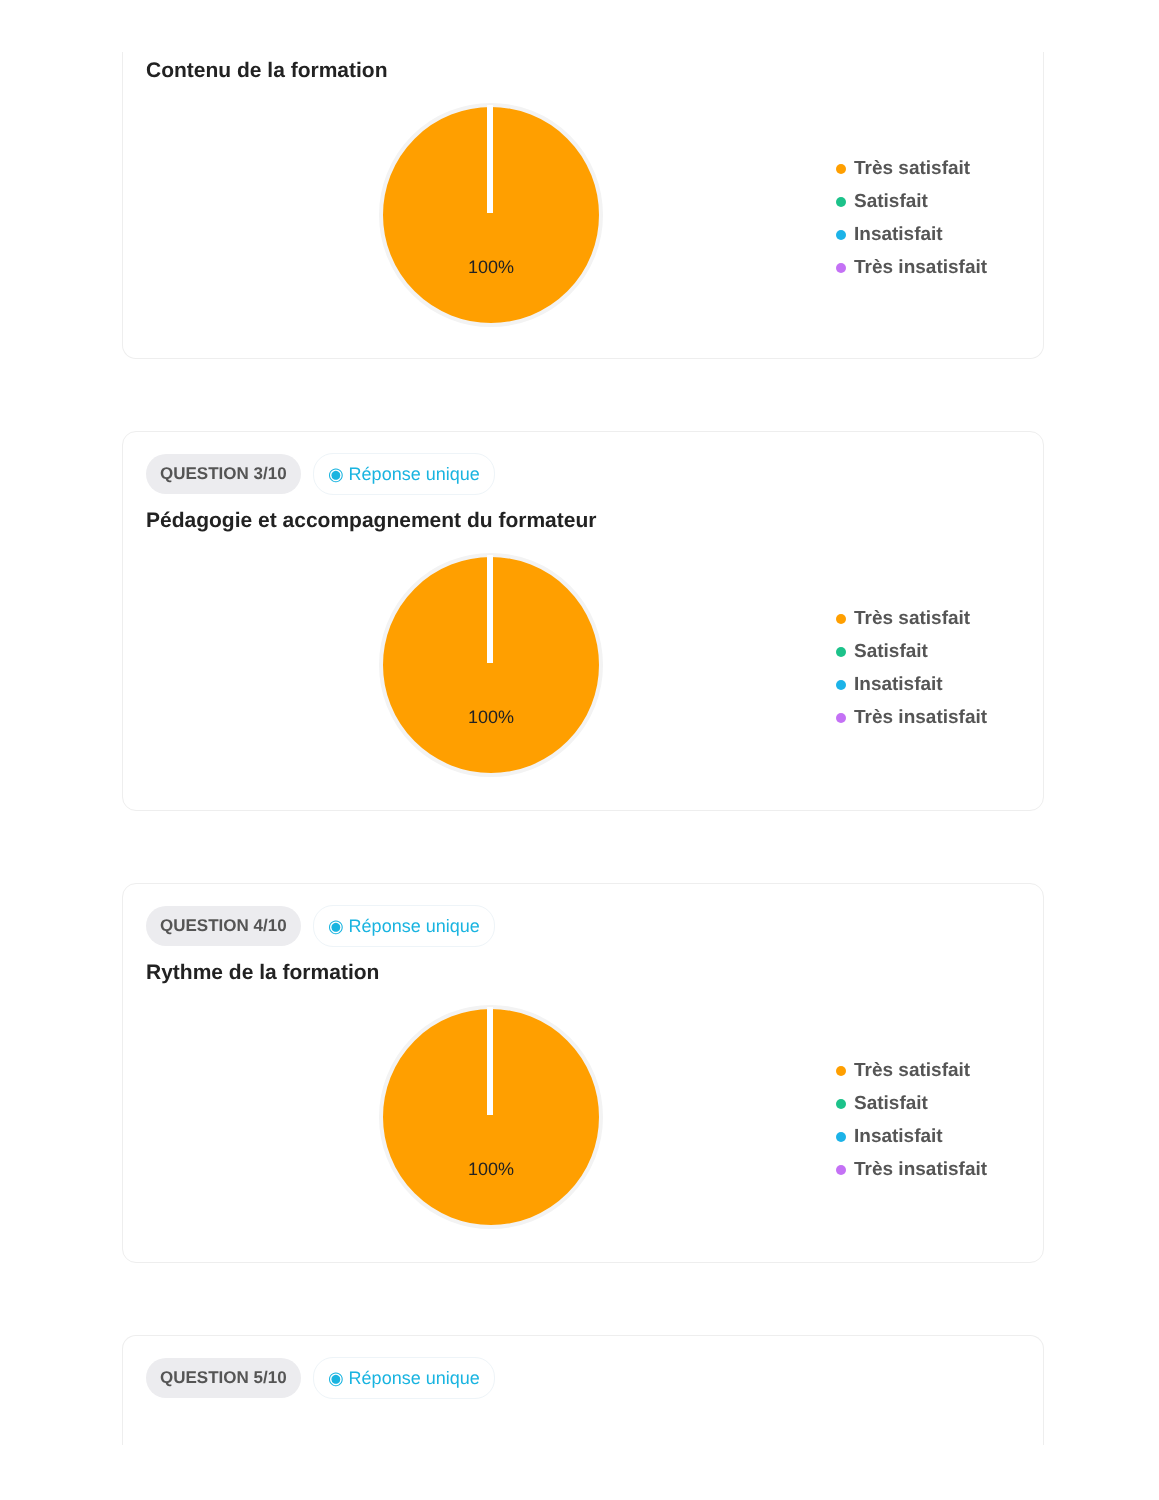Contenu de la formation
100%
Très satisfait
Satisfait
Insatisfait
Très insatisfait
QUESTION 3/10 ◉ Réponse unique
Pédagogie et accompagnement du formateur
100%
Très satisfait
Satisfait
Insatisfait
Très insatisfait
QUESTION 4/10 ◉ Réponse unique
Rythme de la formation
100%
Très satisfait
Satisfait
Insatisfait
Très insatisfait
QUESTION 5/10 ◉ Réponse unique